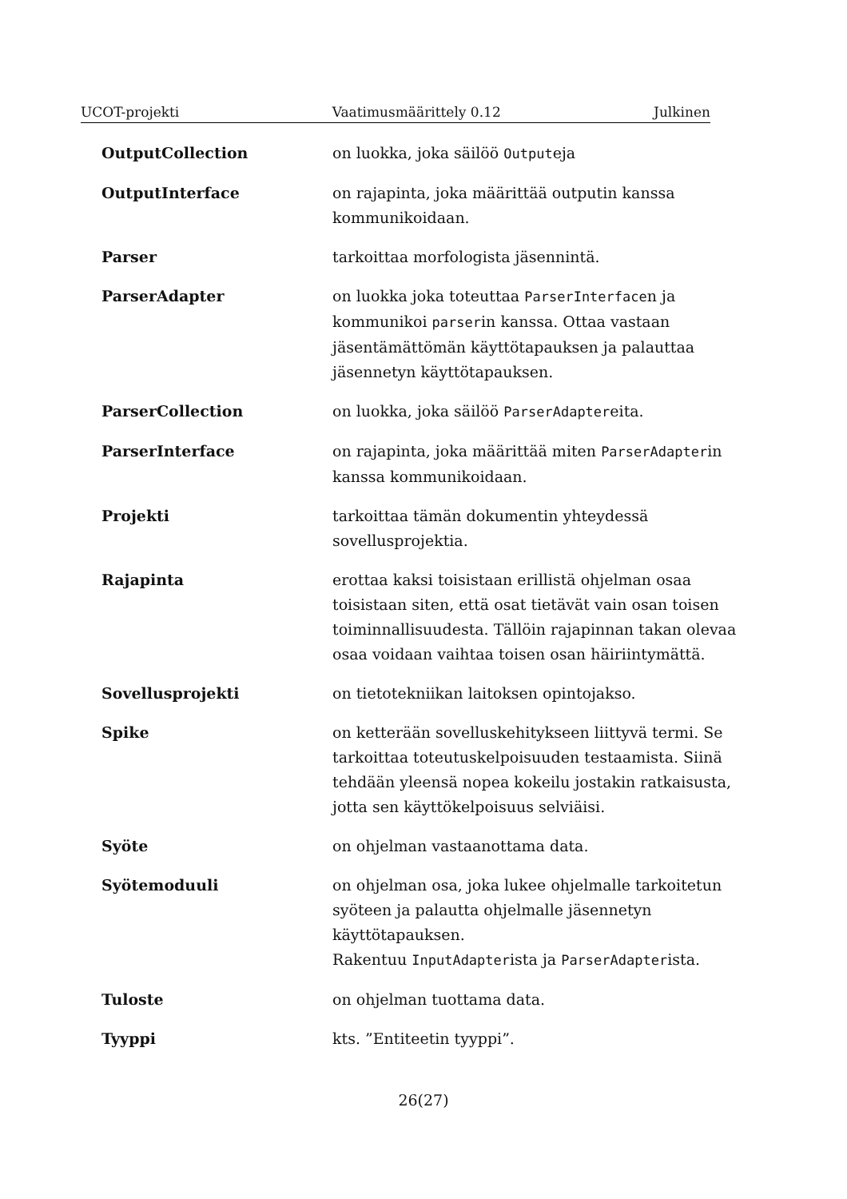UCOT-projekti Vaatimusmäärittely 0.12 Julkinen
OutputCollection on luokka, joka säilöö Outputeja
OutputInterface on rajapinta, joka määrittää outputin kanssa kommunikoidaan.
Parser tarkoittaa morfologista jäsennintä.
ParserAdapter on luokka joka toteuttaa ParserInterfacen ja kommunikoi parserin kanssa. Ottaa vastaan jäsentämättömän käyttötapauksen ja palauttaa jäsennetyn käyttötapauksen.
ParserCollection on luokka, joka säilöö ParserAdaptereita.
ParserInterface on rajapinta, joka määrittää miten ParserAdapterin kanssa kommunikoidaan.
Projekti tarkoittaa tämän dokumentin yhteydessä sovellusprojektia.
Rajapinta erottaa kaksi toisistaan erillistä ohjelman osaa toisistaan siten, että osat tietävät vain osan toisen toiminnallisuudesta. Tällöin rajapinnan takan olevaa osaa voidaan vaihtaa toisen osan häiriintymättä.
Sovellusprojekti on tietotekniikan laitoksen opintojakso.
Spike on ketterään sovelluskehitykseen liittyvä termi. Se tarkoittaa toteutuskelpoisuuden testaamista. Siinä tehdään yleensä nopea kokeilu jostakin ratkaisusta, jotta sen käyttökelpoisuus selviäisi.
Syöte on ohjelman vastaanottama data.
Syötemoduuli on ohjelman osa, joka lukee ohjelmalle tarkoitetun syöteen ja palautta ohjelmalle jäsennetyn käyttötapauksen.
Rakentuu InputAdapterista ja ParserAdapterista.
Tuloste on ohjelman tuottama data.
Tyyppi kts. ”Entiteetin tyyppi”.
26(27)